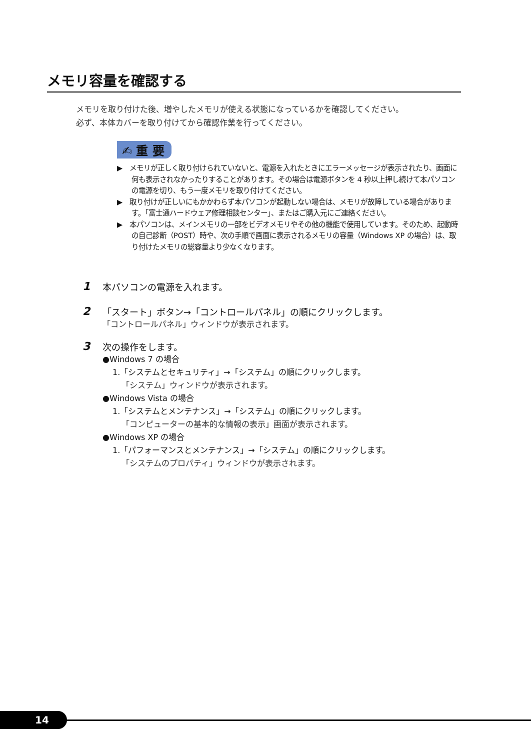メモリ容量を確認する
メモリを取り付けた後、増やしたメモリが使える状態になっているかを確認してください。
必ず、本体カバーを取り付けてから確認作業を行ってください。
✍ 重 要
▶　メモリが正しく取り付けられていないと、電源を入れたときにエラーメッセージが表示されたり、画面に何も表示されなかったりすることがあります。その場合は電源ボタンを 4 秒以上押し続けて本パソコンの電源を切り、もう一度メモリを取り付けてください。
▶　取り付けが正しいにもかかわらず本パソコンが起動しない場合は、メモリが故障している場合があります。「富士通ハードウェア修理相談センター」、またはご購入元にご連絡ください。
▶　本パソコンは、メインメモリの一部をビデオメモリやその他の機能で使用しています。そのため、起動時の自己診断（POST）時や、次の手順で画面に表示されるメモリの容量（Windows XP の場合）は、取り付けたメモリの総容量より少なくなります。
1
本パソコンの電源を入れます。
2
「スタート」ボタン→「コントロールパネル」の順にクリックします。
「コントロールパネル」ウィンドウが表示されます。
3
次の操作をします。
●Windows 7 の場合
1.「システムとセキュリティ」→「システム」の順にクリックします。
「システム」ウィンドウが表示されます。
●Windows Vista の場合
1.「システムとメンテナンス」→「システム」の順にクリックします。
「コンピューターの基本的な情報の表示」画面が表示されます。
●Windows XP の場合
1.「パフォーマンスとメンテナンス」→「システム」の順にクリックします。
「システムのプロパティ」ウィンドウが表示されます。
14